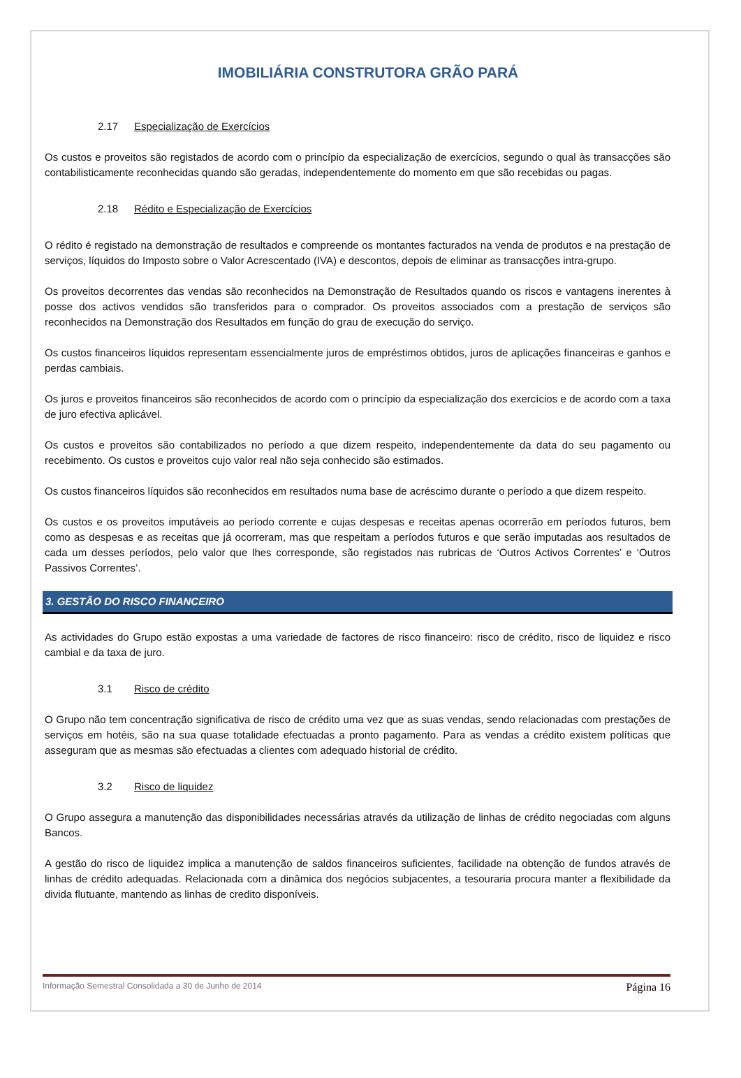IMOBILIÁRIA CONSTRUTORA GRÃO PARÁ
2.17 Especialização de Exercícios
Os custos e proveitos são registados de acordo com o princípio da especialização de exercícios, segundo o qual às transacções são contabilisticamente reconhecidas quando são geradas, independentemente do momento em que são recebidas ou pagas.
2.18 Rédito e Especialização de Exercícios
O rédito é registado na demonstração de resultados e compreende os montantes facturados na venda de produtos e na prestação de serviços, líquidos do Imposto sobre o Valor Acrescentado (IVA) e descontos, depois de eliminar as transacções intra-grupo.
Os proveitos decorrentes das vendas são reconhecidos na Demonstração de Resultados quando os riscos e vantagens inerentes à posse dos activos vendidos são transferidos para o comprador. Os proveitos associados com a prestação de serviços são reconhecidos na Demonstração dos Resultados em função do grau de execução do serviço.
Os custos financeiros líquidos representam essencialmente juros de empréstimos obtidos, juros de aplicações financeiras e ganhos e perdas cambiais.
Os juros e proveitos financeiros são reconhecidos de acordo com o princípio da especialização dos exercícios e de acordo com a taxa de juro efectiva aplicável.
Os custos e proveitos são contabilizados no período a que dizem respeito, independentemente da data do seu pagamento ou recebimento. Os custos e proveitos cujo valor real não seja conhecido são estimados.
Os custos financeiros líquidos são reconhecidos em resultados numa base de acréscimo durante o período a que dizem respeito.
Os custos e os proveitos imputáveis ao período corrente e cujas despesas e receitas apenas ocorrerão em períodos futuros, bem como as despesas e as receitas que já ocorreram, mas que respeitam a períodos futuros e que serão imputadas aos resultados de cada um desses períodos, pelo valor que lhes corresponde, são registados nas rubricas de ‘Outros Activos Correntes’ e ‘Outros Passivos Correntes’.
3. GESTÃO DO RISCO FINANCEIRO
As actividades do Grupo estão expostas a uma variedade de factores de risco financeiro: risco de crédito, risco de liquidez e risco cambial e da taxa de juro.
3.1 Risco de crédito
O Grupo não tem concentração significativa de risco de crédito uma vez que as suas vendas, sendo relacionadas com prestações de serviços em hotéis, são na sua quase totalidade efectuadas a pronto pagamento. Para as vendas a crédito existem políticas que asseguram que as mesmas são efectuadas a clientes com adequado historial de crédito.
3.2 Risco de liquidez
O Grupo assegura a manutenção das disponibilidades necessárias através da utilização de linhas de crédito negociadas com alguns Bancos.
A gestão do risco de liquidez implica a manutenção de saldos financeiros suficientes, facilidade na obtenção de fundos através de linhas de crédito adequadas. Relacionada com a dinâmica dos negócios subjacentes, a tesouraria procura manter a flexibilidade da divida flutuante, mantendo as linhas de credito disponíveis.
Informação Semestral Consolidada a 30 de Junho de 2014 Página 16